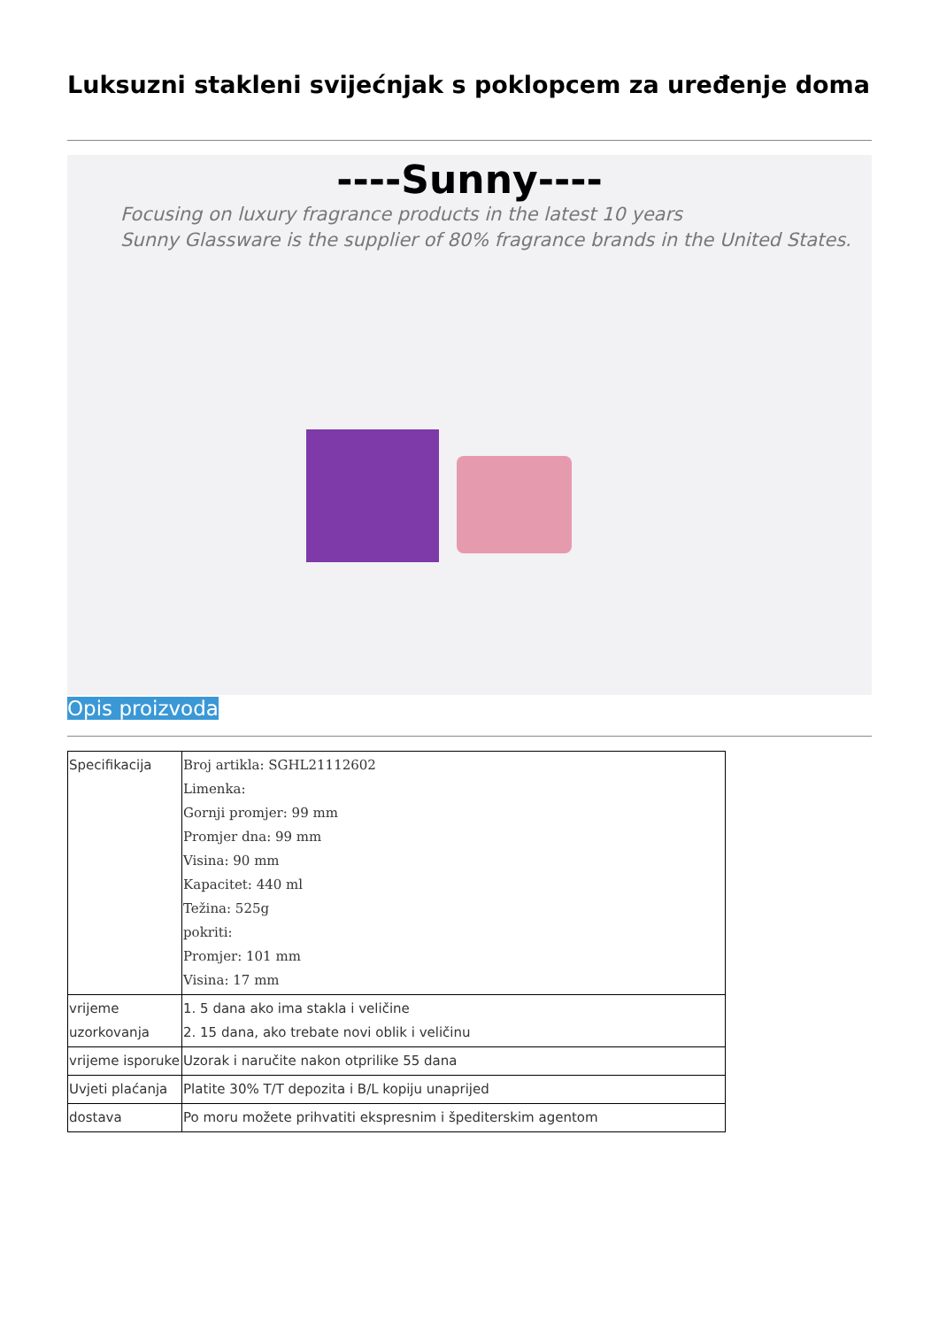Luksuzni stakleni svijećnjak s poklopcem za uređenje doma
----Sunny----
Focusing on luxury fragrance products in the latest 10 years
Sunny Glassware is the supplier of 80% fragrance brands in the United States.
Opis proizvoda
| Specifikacija | Broj artikla: SGHL21112602 Limenka: Gornji promjer: 99 mm Promjer dna: 99 mm Visina: 90 mm Kapacitet: 440 ml Težina: 525g pokriti: Promjer: 101 mm Visina: 17 mm |
| vrijeme uzorkovanja | 1. 5 dana ako ima stakla i veličine 2. 15 dana, ako trebate novi oblik i veličinu |
| vrijeme isporuke | Uzorak i naručite nakon otprilike 55 dana |
| Uvjeti plaćanja | Platite 30% T/T depozita i B/L kopiju unaprijed |
| dostava | Po moru možete prihvatiti ekspresnim i špediterskim agentom |